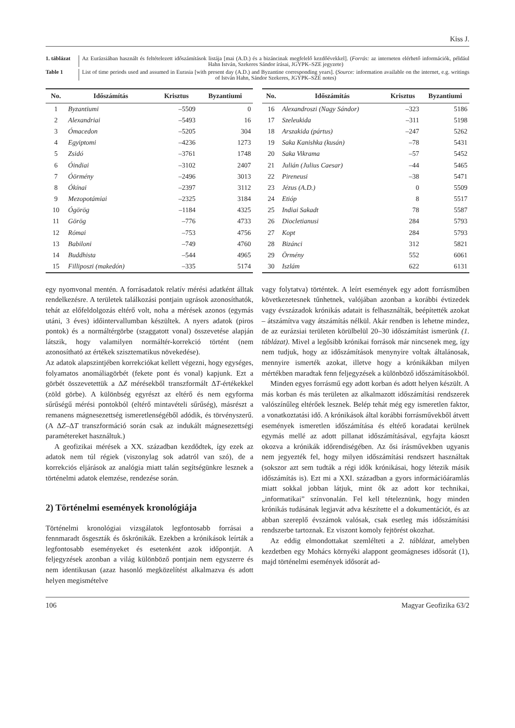Kiss J.
1. táblázat
Az Eurázsiában használt és feltételezett időszámítások listája [mai (A.D.) és a bizáncinak megfelelő kezdőévekkel]. (Forrás: az interneten elérhető információk, például Hahn István, Szekeres Sándor írásai, JGYPK–SZE jegyzete)
Table 1 List of time periods used and assumed in Eurasia [with present day (A.D.) and Byzantine corresponding years]. (Source: information available on the internet, e.g. writings of István Hahn, Sándor Szekeres, JGYPK–SZE notes)
| No. | Időszámítás | Krisztus | Byzantiumi |
| --- | --- | --- | --- |
| 1 | Byzantiumi | –5509 | 0 |
| 2 | Alexandriai | –5493 | 16 |
| 3 | Ómacedon | –5205 | 304 |
| 4 | Egyiptomi | –4236 | 1273 |
| 5 | Zsidó | –3761 | 1748 |
| 6 | Óindiai | –3102 | 2407 |
| 7 | Óörmény | –2496 | 3013 |
| 8 | Ókínai | –2397 | 3112 |
| 9 | Mezopotámiai | –2325 | 3184 |
| 10 | Ógörög | –1184 | 4325 |
| 11 | Görög | –776 | 4733 |
| 12 | Római | –753 | 4756 |
| 13 | Babiloni | –749 | 4760 |
| 14 | Buddhista | –544 | 4965 |
| 15 | Filliposzi (makedón) | –335 | 5174 |
| No. | Időszámítás | Krisztus | Byzantiumi |
| --- | --- | --- | --- |
| 16 | Alexandroszi (Nagy Sándor) | –323 | 5186 |
| 17 | Szeleukida | –311 | 5198 |
| 18 | Arszakida (pártus) | –247 | 5262 |
| 19 | Saka Kanishka (kusán) | –78 | 5431 |
| 20 | Saka Vikrama | –57 | 5452 |
| 21 | Julián (Julius Caesar) | –44 | 5465 |
| 22 | Pireneusi | –38 | 5471 |
| 23 | Jézus (A.D.) | 0 | 5509 |
| 24 | Etióp | 8 | 5517 |
| 25 | Indiai Sakadt | 78 | 5587 |
| 26 | Diocletianusi | 284 | 5793 |
| 27 | Kopt | 284 | 5793 |
| 28 | Bizánci | 312 | 5821 |
| 29 | Örmény | 552 | 6061 |
| 30 | Iszlám | 622 | 6131 |
egy nyomvonal mentén. A forrásadatok relatív mérési adatként álltak rendelkezésre. A területek találkozási pontjain ugrások azonosíthatók, tehát az előfeldolgozás eltérő volt, noha a mérések azonos (egymás utáni, 3 éves) időintervallumban készültek. A nyers adatok (piros pontok) és a normáltérgörbe (szaggatott vonal) összevetése alapján látszik, hogy valamilyen normáltér-korrekció történt (nem azonosítható az értékek szisztematikus növekedése).
Az adatok alapszintjében korrekciókat kellett végezni, hogy egységes, folyamatos anomáliagörbét (fekete pont és vonal) kapjunk. Ezt a görbét összevetettük a ΔZ mérésekből transzformált ΔT-értékekkel (zöld görbe). A különbség egyrészt az eltérő és nem egyforma sűrűségű mérési pontokból (eltérő mintavételi sűrűség), másrészt a remanens mágnesezettség ismeretlenségéből adódik, és törvényszerű. (A ΔZ–ΔT transzformáció során csak az indukált mágnesezettségi paramétereket használtuk.)
A geofizikai mérések a XX. században kezdődtek, így ezek az adatok nem túl régiek (viszonylag sok adatról van szó), de a korrekciós eljárások az analógia miatt talán segítségünkre lesznek a történelmi adatok elemzése, rendezése során.
2) Történelmi események kronológiája
Történelmi kronológiai vizsgálatok legfontosabb forrásai a fennmaradt ősgeszták és őskrónikák. Ezekben a krónikások leírták a legfontosabb eseményeket és esetenként azok időpontját. A feljegyzések azonban a világ különböző pontjain nem egyszerre és nem identikusan (azaz hasonló megközelítést alkalmazva és adott helyen megismételve
vagy folytatva) történtek. A leírt események egy adott forrásműben következetesnek tűnhetnek, valójában azonban a korábbi évtizedek vagy évszázadok krónikás adatait is felhasználták, beépítették azokat – átszámítva vagy átszámítás nélkül. Akár rendben is lehetne mindez, de az eurázsiai területen körülbelül 20–30 időszámítást ismerünk (1. táblázat). Mivel a legősibb krónikai források már nincsenek meg, így nem tudjuk, hogy az időszámítások menynyire voltak általánosak, mennyire ismerték azokat, illetve hogy a krónikákban milyen mértékben maradtak fenn feljegyzések a különböző időszámításokból.
Minden egyes forrásmű egy adott korban és adott helyen készült. A más korban és más területen az alkalmazott időszámítási rendszerek valószínűleg eltérőek lesznek. Belép tehát még egy ismeretlen faktor, a vonatkoztatási idő. A krónikások által korábbi forrásművekből átvett események ismeretlen időszámítása és eltérő koradatai kerülnek egymás mellé az adott pillanat időszámításával, egyfajta káoszt okozva a krónikák időrendiségében. Az ősi írásművekben ugyanis nem jegyezték fel, hogy milyen időszámítási rendszert használtak (sokszor azt sem tudták a régi idők krónikásai, hogy létezik másik időszámítás is). Ezt mi a XXI. században a gyors információáramlás miatt sokkal jobban látjuk, mint ők az adott kor technikai, „informatikai” színvonalán. Fel kell tételeznünk, hogy minden krónikás tudásának legjavát adva készítette el a dokumentációt, és az abban szereplő évszámok valósak, csak esetleg más időszámítási rendszerbe tartoznak. Ez viszont komoly fejtörést okozhat.
Az eddig elmondottakat szemlélteti a 2. táblázat, amelyben kezdetben egy Mohács környéki alappont geomágneses idősorát (1), majd történelmi események idősorát ad-
106 Magyar Geofizika 63/2